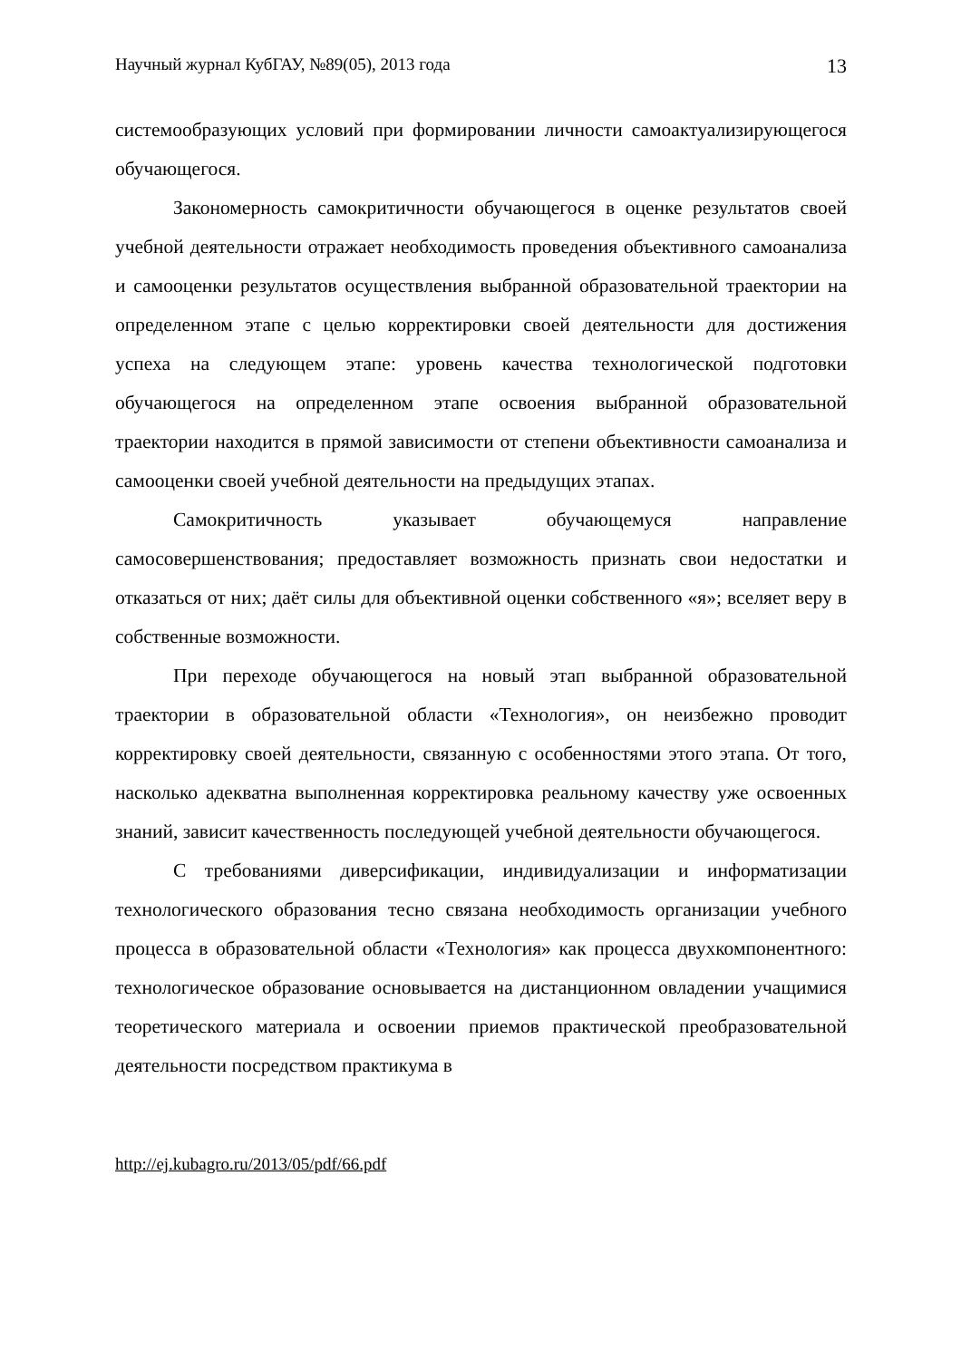Научный журнал КубГАУ, №89(05), 2013 года 13
системообразующих условий при формировании личности самоактуализирующегося обучающегося.
Закономерность самокритичности обучающегося в оценке результатов своей учебной деятельности отражает необходимость проведения объективного самоанализа и самооценки результатов осуществления выбранной образовательной траектории на определенном этапе с целью корректировки своей деятельности для достижения успеха на следующем этапе: уровень качества технологической подготовки обучающегося на определенном этапе освоения выбранной образовательной траектории находится в прямой зависимости от степени объективности самоанализа и самооценки своей учебной деятельности на предыдущих этапах.
Самокритичность указывает обучающемуся направление самосовершенствования; предоставляет возможность признать свои недостатки и отказаться от них; даёт силы для объективной оценки собственного «я»; вселяет веру в собственные возможности.
При переходе обучающегося на новый этап выбранной образовательной траектории в образовательной области «Технология», он неизбежно проводит корректировку своей деятельности, связанную с особенностями этого этапа. От того, насколько адекватна выполненная корректировка реальному качеству уже освоенных знаний, зависит качественность последующей учебной деятельности обучающегося.
С требованиями диверсификации, индивидуализации и информатизации технологического образования тесно связана необходимость организации учебного процесса в образовательной области «Технология» как процесса двухкомпонентного: технологическое образование основывается на дистанционном овладении учащимися теоретического материала и освоении приемов практической преобразовательной деятельности посредством практикума в
http://ej.kubagro.ru/2013/05/pdf/66.pdf